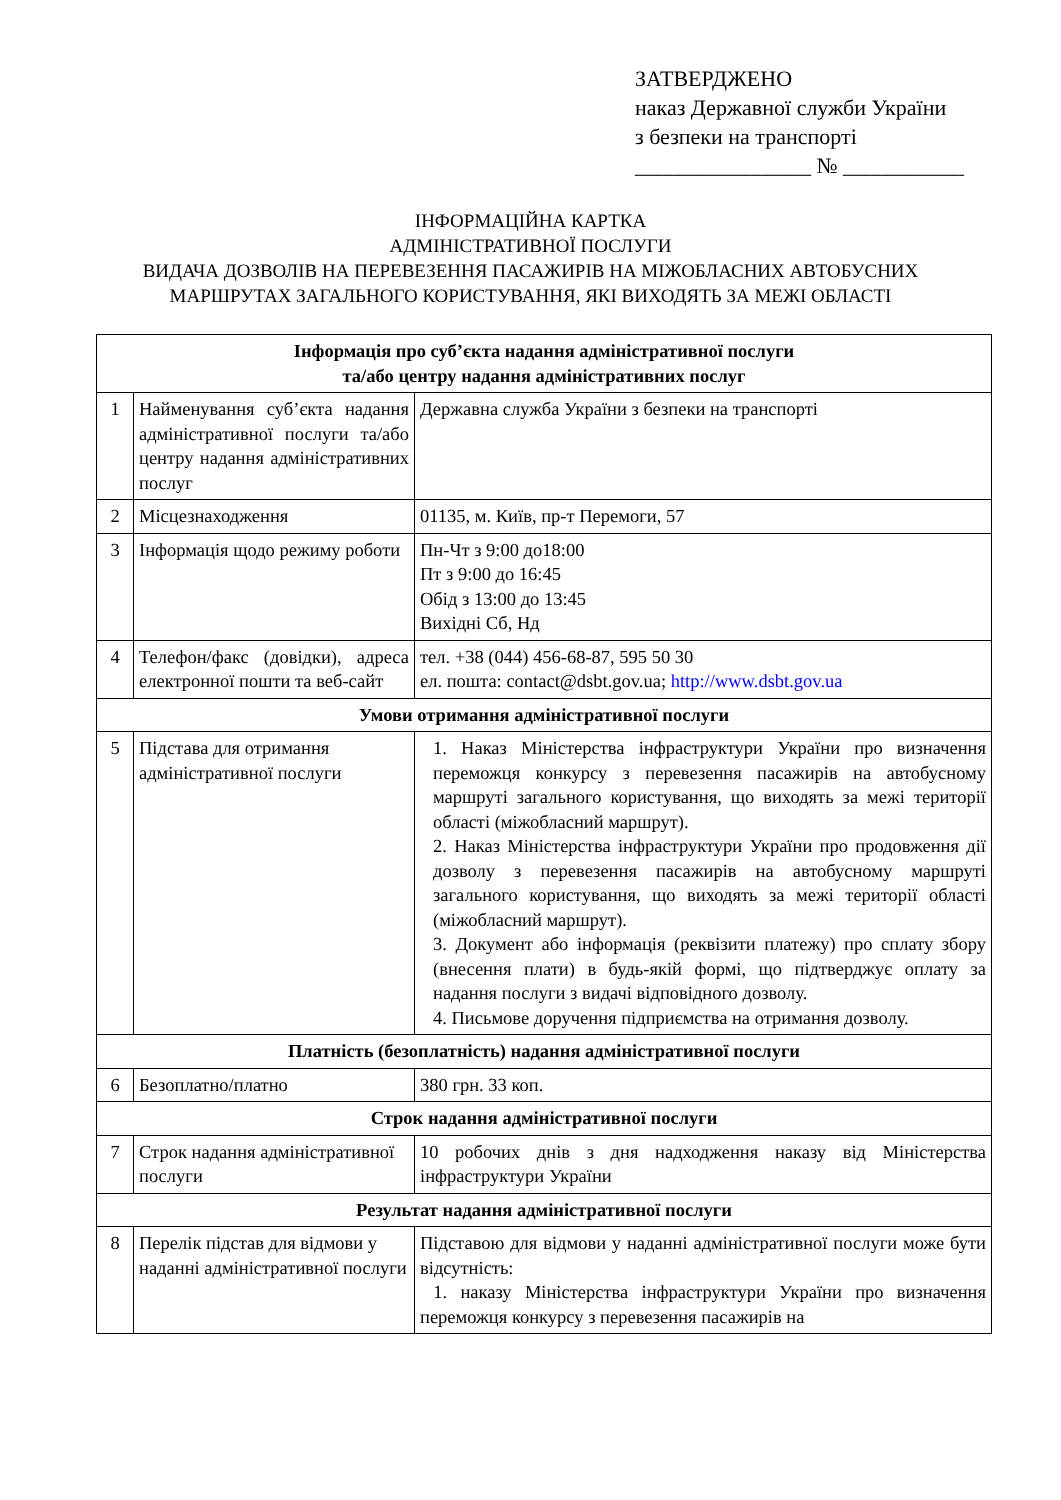ЗАТВЕРДЖЕНО
наказ Державної служби України
з безпеки на транспорті
________________ № ___________
ІНФОРМАЦІЙНА КАРТКА
АДМІНІСТРАТИВНОЇ ПОСЛУГИ
ВИДАЧА ДОЗВОЛІВ НА ПЕРЕВЕЗЕННЯ ПАСАЖИРІВ НА МІЖОБЛАСНИХ АВТОБУСНИХ
МАРШРУТАХ ЗАГАЛЬНОГО КОРИСТУВАННЯ, ЯКІ ВИХОДЯТЬ ЗА МЕЖІ ОБЛАСТІ
| Інформація про суб’єкта надання адміністративної послуги та/або центру надання адміністративних послуг | | |
| 1 | Найменування суб’єкта надання адміністративної послуги та/або центру надання адміністративних послуг | Державна служба України з безпеки на транспорті |
| 2 | Місцезнаходження | 01135, м. Київ, пр-т Перемоги, 57 |
| 3 | Інформація щодо режиму роботи | Пн-Чт з 9:00 до18:00 Пт з 9:00 до 16:45 Обід з 13:00 до 13:45 Вихідні Сб, Нд |
| 4 | Телефон/факс (довідки), адреса електронної пошти та веб-сайт | тел. +38 (044) 456-68-87, 595 50 30 ел. пошта: contact@dsbt.gov.ua; http://www.dsbt.gov.ua |
| Умови отримання адміністративної послуги | | |
| 5 | Підстава для отримання адміністративної послуги | 1. Наказ Міністерства інфраструктури України про визначення переможця конкурсу з перевезення пасажирів на автобусному маршруті загального користування, що виходять за межі території області (міжобласний маршрут). 2. Наказ Міністерства інфраструктури України про продовження дії дозволу з перевезення пасажирів на автобусному маршруті загального користування, що виходять за межі території області (міжобласний маршрут). 3. Документ або інформація (реквізити платежу) про сплату збору (внесення плати) в будь-якій формі, що підтверджує оплату за надання послуги з видачі відповідного дозволу. 4. Письмове доручення підприємства на отримання дозволу. |
| Платність (безоплатність) надання адміністративної послуги | | |
| 6 | Безоплатно/платно | 380 грн. 33 коп. |
| Строк надання адміністративної послуги | | |
| 7 | Строк надання адміністративної послуги | 10 робочих днів з дня надходження наказу від Міністерства інфраструктури України |
| Результат надання адміністративної послуги | | |
| 8 | Перелік підстав для відмови у наданні адміністративної послуги | Підставою для відмови у наданні адміністративної послуги може бути відсутність: 1. наказу Міністерства інфраструктури України про визначення переможця конкурсу з перевезення пасажирів на |